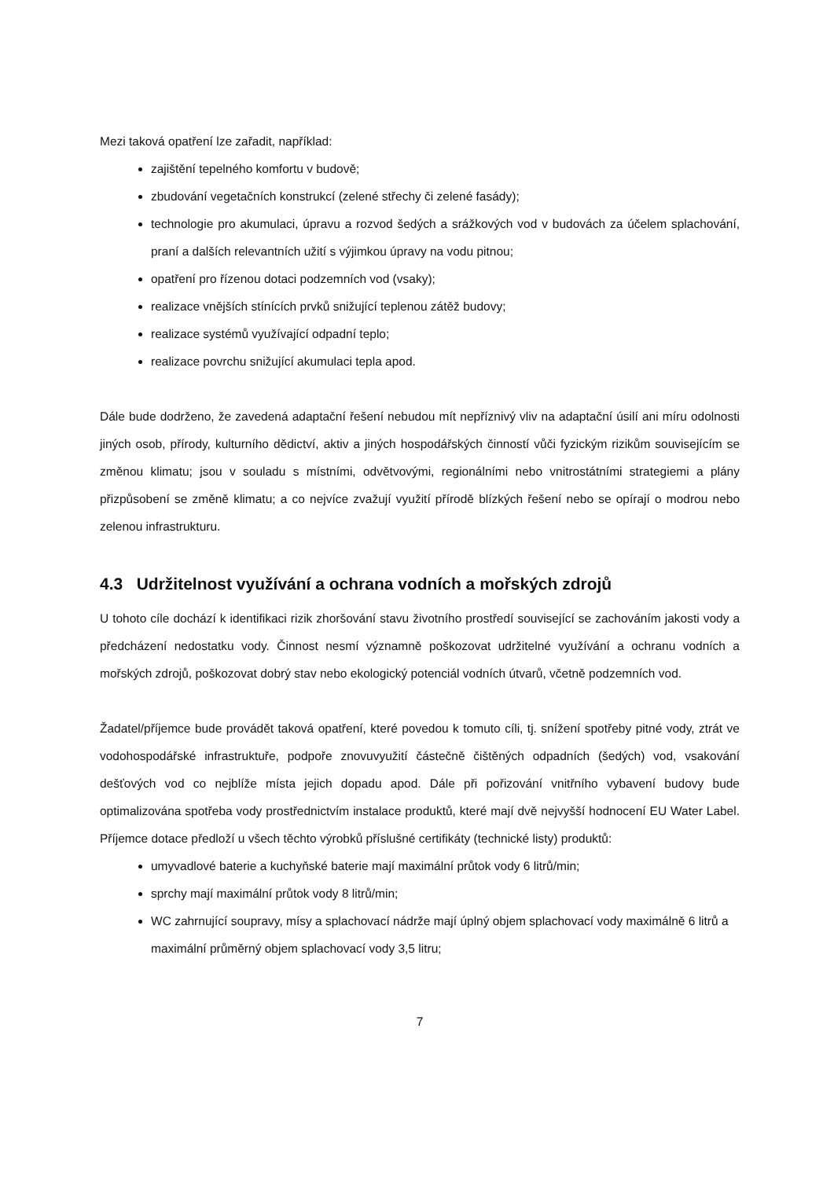Mezi taková opatření lze zařadit, například:
zajištění tepelného komfortu v budově;
zbudování vegetačních konstrukcí (zelené střechy či zelené fasády);
technologie pro akumulaci, úpravu a rozvod šedých a srážkových vod v budovách za účelem splachování, praní a dalších relevantních užití s výjimkou úpravy na vodu pitnou;
opatření pro řízenou dotaci podzemních vod (vsaky);
realizace vnějších stínících prvků snižující teplenou zátěž budovy;
realizace systémů využívající odpadní teplo;
realizace povrchu snižující akumulaci tepla apod.
Dále bude dodrženo, že zavedená adaptační řešení nebudou mít nepříznivý vliv na adaptační úsilí ani míru odolnosti jiných osob, přírody, kulturního dědictví, aktiv a jiných hospodářských činností vůči fyzickým rizikům souvisejícím se změnou klimatu; jsou v souladu s místními, odvětvovými, regionálními nebo vnitrostátními strategiemi a plány přizpůsobení se změně klimatu; a co nejvíce zvažují využití přírodě blízkých řešení nebo se opírají o modrou nebo zelenou infrastrukturu.
4.3 Udržitelnost využívání a ochrana vodních a mořských zdrojů
U tohoto cíle dochází k identifikaci rizik zhoršování stavu životního prostředí související se zachováním jakosti vody a předcházení nedostatku vody. Činnost nesmí významně poškozovat udržitelné využívání a ochranu vodních a mořských zdrojů, poškozovat dobrý stav nebo ekologický potenciál vodních útvarů, včetně podzemních vod.
Žadatel/příjemce bude provádět taková opatření, které povedou k tomuto cíli, tj. snížení spotřeby pitné vody, ztrát ve vodohospodářské infrastruktuře, podpoře znovuvyužití částečně čištěných odpadních (šedých) vod, vsakování dešťových vod co nejblíže místa jejich dopadu apod. Dále při pořizování vnitřního vybavení budovy bude optimalizována spotřeba vody prostřednictvím instalace produktů, které mají dvě nejvyšší hodnocení EU Water Label. Příjemce dotace předloží u všech těchto výrobků příslušné certifikáty (technické listy) produktů:
umyvadlové baterie a kuchyňské baterie mají maximální průtok vody 6 litrů/min;
sprchy mají maximální průtok vody 8 litrů/min;
WC zahrnující soupravy, mísy a splachovací nádrže mají úplný objem splachovací vody maximálně 6 litrů a maximální průměrný objem splachovací vody 3,5 litru;
7